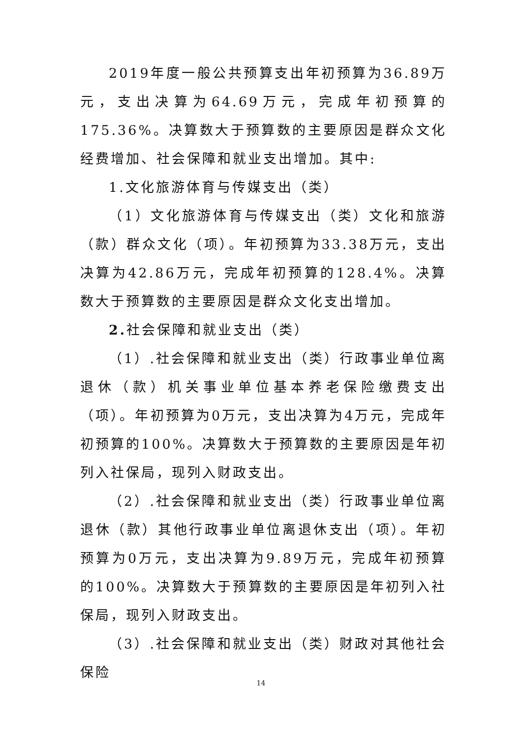2019年度一般公共预算支出年初预算为36.89万元，支出决算为64.69万元，完成年初预算的175.36%。决算数大于预算数的主要原因是群众文化经费增加、社会保障和就业支出增加。其中:
1.文化旅游体育与传媒支出（类）
（1）文化旅游体育与传媒支出（类）文化和旅游（款）群众文化（项）。年初预算为33.38万元，支出决算为42.86万元，完成年初预算的128.4%。决算数大于预算数的主要原因是群众文化支出增加。
2. 社会保障和就业支出（类）
（1）.社会保障和就业支出（类）行政事业单位离退休（款）机关事业单位基本养老保险缴费支出（项）。年初预算为0万元，支出决算为4万元，完成年初预算的100%。决算数大于预算数的主要原因是年初列入社保局，现列入财政支出。
（2）.社会保障和就业支出（类）行政事业单位离退休（款）其他行政事业单位离退休支出（项）。年初预算为0万元，支出决算为9.89万元，完成年初预算的100%。决算数大于预算数的主要原因是年初列入社保局，现列入财政支出。
（3）.社会保障和就业支出（类）财政对其他社会保险
14